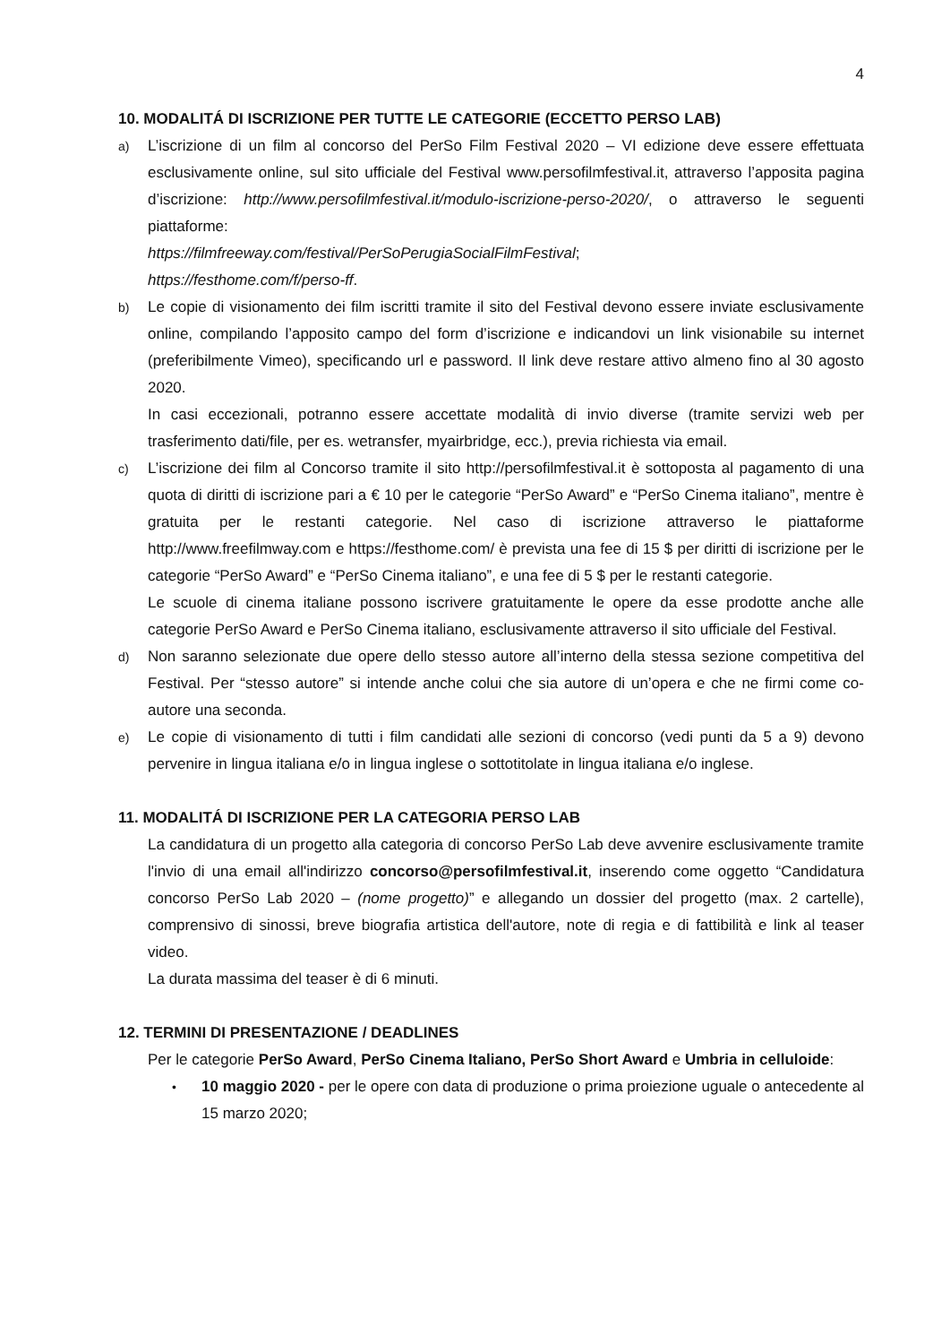4
10. MODALITÁ DI ISCRIZIONE PER TUTTE LE CATEGORIE (ECCETTO PERSO LAB)
a)
L’iscrizione di un film al concorso del PerSo Film Festival 2020 – VI edizione deve essere effettuata esclusivamente online, sul sito ufficiale del Festival www.persofilmfestival.it, attraverso l’apposita pagina d’iscrizione: http://www.persofilmfestival.it/modulo-iscrizione-perso-2020/, o attraverso le seguenti piattaforme:
https://filmfreeway.com/festival/PerSoPerugiaSocialFilmFestival;
https://festhome.com/f/perso-ff.
b)
Le copie di visionamento dei film iscritti tramite il sito del Festival devono essere inviate esclusivamente online, compilando l’apposito campo del form d’iscrizione e indicandovi un link visionabile su internet (preferibilmente Vimeo), specificando url e password. Il link deve restare attivo almeno fino al 30 agosto 2020.
In casi eccezionali, potranno essere accettate modalità di invio diverse (tramite servizi web per trasferimento dati/file, per es. wetransfer, myairbridge, ecc.), previa richiesta via email.
c)
L’iscrizione dei film al Concorso tramite il sito http://persofilmfestival.it è sottoposta al pagamento di una quota di diritti di iscrizione pari a € 10 per le categorie “PerSo Award” e “PerSo Cinema italiano”, mentre è gratuita per le restanti categorie. Nel caso di iscrizione attraverso le piattaforme http://www.freefilmway.com e https://festhome.com/ è prevista una fee di 15 $ per diritti di iscrizione per le categorie “PerSo Award” e “PerSo Cinema italiano”, e una fee di 5 $ per le restanti categorie.
Le scuole di cinema italiane possono iscrivere gratuitamente le opere da esse prodotte anche alle categorie PerSo Award e PerSo Cinema italiano, esclusivamente attraverso il sito ufficiale del Festival.
d)
Non saranno selezionate due opere dello stesso autore all’interno della stessa sezione competitiva del Festival. Per “stesso autore” si intende anche colui che sia autore di un’opera e che ne firmi come co-autore una seconda.
e)
Le copie di visionamento di tutti i film candidati alle sezioni di concorso (vedi punti da 5 a 9) devono pervenire in lingua italiana e/o in lingua inglese o sottotitolate in lingua italiana e/o inglese.
11. MODALITÁ DI ISCRIZIONE PER LA CATEGORIA PERSO LAB
La candidatura di un progetto alla categoria di concorso PerSo Lab deve avvenire esclusivamente tramite l'invio di una email all'indirizzo concorso@persofilmfestival.it, inserendo come oggetto “Candidatura concorso PerSo Lab 2020 – (nome progetto)” e allegando un dossier del progetto (max. 2 cartelle), comprensivo di sinossi, breve biografia artistica dell'autore, note di regia e di fattibilità e link al teaser video.
La durata massima del teaser è di 6 minuti.
12. TERMINI DI PRESENTAZIONE / DEADLINES
Per le categorie PerSo Award, PerSo Cinema Italiano, PerSo Short Award e Umbria in celluloide:
•
10 maggio 2020 - per le opere con data di produzione o prima proiezione uguale o antecedente al 15 marzo 2020;